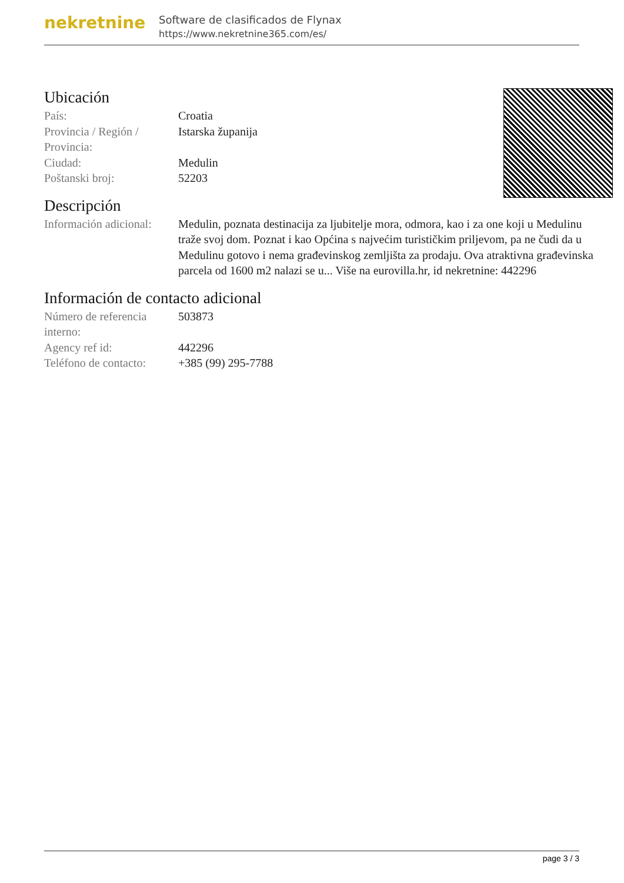nekretnine
Software de clasificados de Flynax
https://www.nekretnine365.com/es/
Ubicación
| País: | Croatia |
| Provincia / Región / Provincia: | Istarska županija |
| Ciudad: | Medulin |
| Poštanski broj: | 52203 |
Descripción
| Información adicional: | Medulin, poznata destinacija za ljubitelje mora, odmora, kao i za one koji u Medulinu traže svoj dom. Poznat i kao Općina s najvećim turističkim priljevom, pa ne čudi da u Medulinu gotovo i nema građevinskog zemljišta za prodaju. Ova atraktivna građevinska parcela od 1600 m2 nalazi se u... Više na eurovilla.hr, id nekretnine: 442296 |
Información de contacto adicional
| Número de referencia interno: | 503873 |
| Agency ref id: | 442296 |
| Teléfono de contacto: | +385 (99) 295-7788 |
page 3 / 3